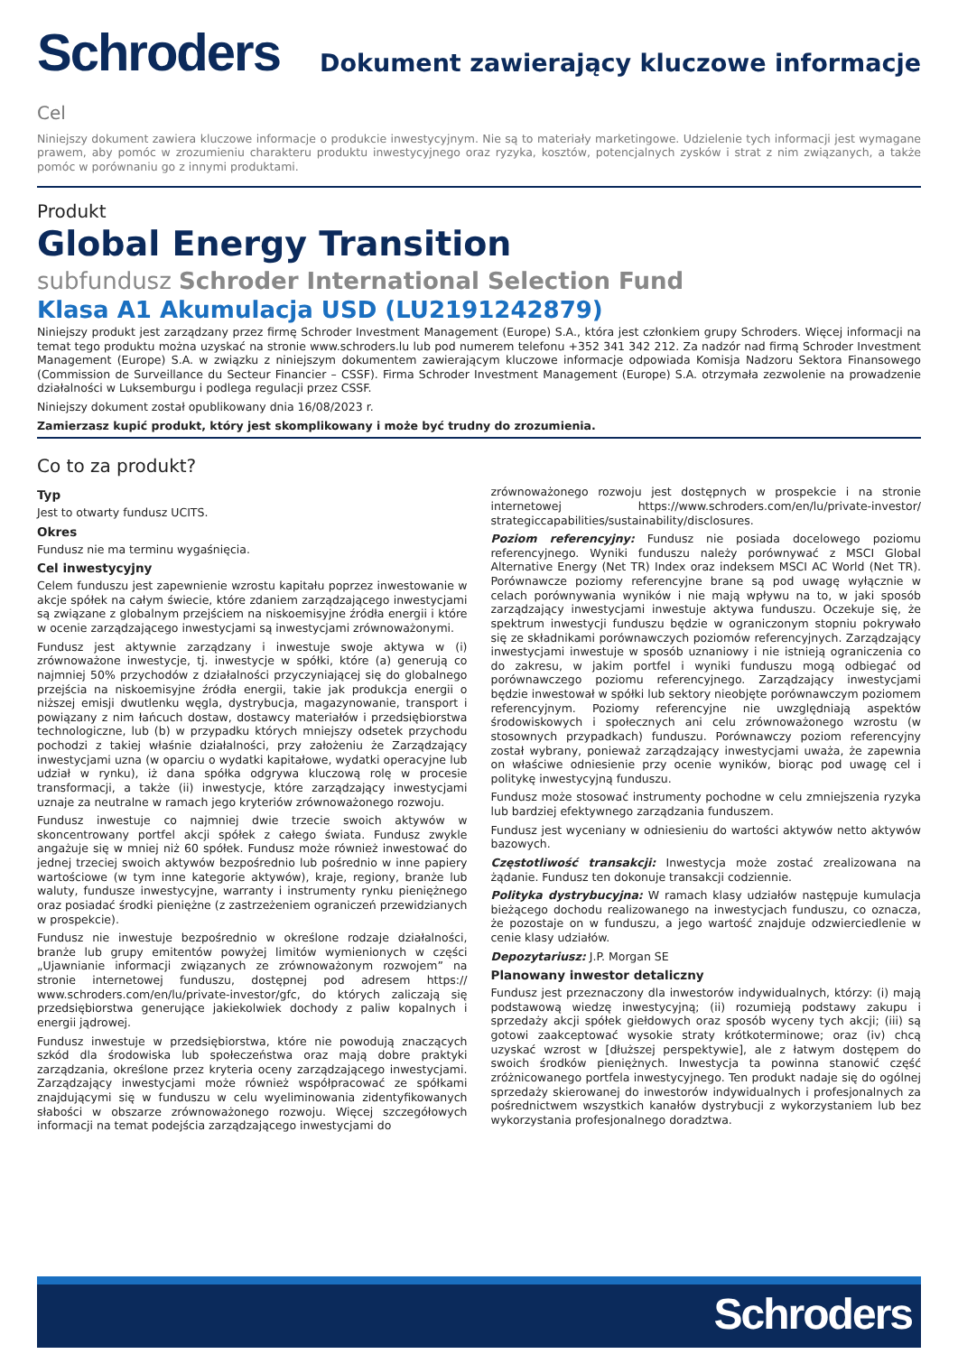Schroders
Dokument zawierający kluczowe informacje
Cel
Niniejszy dokument zawiera kluczowe informacje o produkcie inwestycyjnym. Nie są to materiały marketingowe. Udzielenie tych informacji jest wymagane prawem, aby pomóc w zrozumieniu charakteru produktu inwestycyjnego oraz ryzyka, kosztów, potencjalnych zysków i strat z nim związanych, a także pomóc w porównaniu go z innymi produktami.
Produkt
Global Energy Transition
subfundusz Schroder International Selection Fund
Klasa A1 Akumulacja USD (LU2191242879)
Niniejszy produkt jest zarządzany przez firmę Schroder Investment Management (Europe) S.A., która jest członkiem grupy Schroders. Więcej informacji na temat tego produktu można uzyskać na stronie www.schroders.lu lub pod numerem telefonu +352 341 342 212. Za nadzór nad firmą Schroder Investment Management (Europe) S.A. w związku z niniejszym dokumentem zawierającym kluczowe informacje odpowiada Komisja Nadzoru Sektora Finansowego (Commission de Surveillance du Secteur Financier – CSSF). Firma Schroder Investment Management (Europe) S.A. otrzymała zezwolenie na prowadzenie działalności w Luksemburgu i podlega regulacji przez CSSF.
Niniejszy dokument został opublikowany dnia 16/08/2023 r.
Zamierzasz kupić produkt, który jest skomplikowany i może być trudny do zrozumienia.
Co to za produkt?
Typ
Jest to otwarty fundusz UCITS.
Okres
Fundusz nie ma terminu wygaśnięcia.
Cel inwestycyjny
Celem funduszu jest zapewnienie wzrostu kapitału poprzez inwestowanie w akcje spółek na całym świecie, które zdaniem zarządzającego inwestycjami są związane z globalnym przejściem na niskoemisyjne źródła energii i które w ocenie zarządzającego inwestycjami są inwestycjami zrównoważonymi.
Fundusz jest aktywnie zarządzany i inwestuje swoje aktywa w (i) zrównoważone inwestycje, tj. inwestycje w spółki, które (a) generują co najmniej 50% przychodów z działalności przyczyniającej się do globalnego przejścia na niskoemisyjne źródła energii, takie jak produkcja energii o niższej emisji dwutlenku węgla, dystrybucja, magazynowanie, transport i powiązany z nim łańcuch dostaw, dostawcy materiałów i przedsiębiorstwa technologiczne, lub (b) w przypadku których mniejszy odsetek przychodu pochodzi z takiej właśnie działalności, przy założeniu że Zarządzający inwestycjami uzna (w oparciu o wydatki kapitałowe, wydatki operacyjne lub udział w rynku), iż dana spółka odgrywa kluczową rolę w procesie transformacji, a także (ii) inwestycje, które zarządzający inwestycjami uznaje za neutralne w ramach jego kryteriów zrównoważonego rozwoju.
Fundusz inwestuje co najmniej dwie trzecie swoich aktywów w skoncentrowany portfel akcji spółek z całego świata. Fundusz zwykle angażuje się w mniej niż 60 spółek. Fundusz może również inwestować do jednej trzeciej swoich aktywów bezpośrednio lub pośrednio w inne papiery wartościowe (w tym inne kategorie aktywów), kraje, regiony, branże lub waluty, fundusze inwestycyjne, warranty i instrumenty rynku pieniężnego oraz posiadać środki pieniężne (z zastrzeżeniem ograniczeń przewidzianych w prospekcie).
Fundusz nie inwestuje bezpośrednio w określone rodzaje działalności, branże lub grupy emitentów powyżej limitów wymienionych w części „Ujawnianie informacji związanych ze zrównoważonym rozwojem” na stronie internetowej funduszu, dostępnej pod adresem https:// www.schroders.com/en/lu/private-investor/gfc, do których zaliczają się przedsiębiorstwa generujące jakiekolwiek dochody z paliw kopalnych i energii jądrowej.
Fundusz inwestuje w przedsiębiorstwa, które nie powodują znaczących szkód dla środowiska lub społeczeństwa oraz mają dobre praktyki zarządzania, określone przez kryteria oceny zarządzającego inwestycjami. Zarządzający inwestycjami może również współpracować ze spółkami znajdującymi się w funduszu w celu wyeliminowania zidentyfikowanych słabości w obszarze zrównoważonego rozwoju. Więcej szczegółowych informacji na temat podejścia zarządzającego inwestycjami do
zrównoważonego rozwoju jest dostępnych w prospekcie i na stronie internetowej https://www.schroders.com/en/lu/private-investor/ strategiccapabilities/sustainability/disclosures.
Poziom referencyjny: Fundusz nie posiada docelowego poziomu referencyjnego. Wyniki funduszu należy porównywać z MSCI Global Alternative Energy (Net TR) Index oraz indeksem MSCI AC World (Net TR). Porównawcze poziomy referencyjne brane są pod uwagę wyłącznie w celach porównywania wyników i nie mają wpływu na to, w jaki sposób zarządzający inwestycjami inwestuje aktywa funduszu. Oczekuje się, że spektrum inwestycji funduszu będzie w ograniczonym stopniu pokrywało się ze składnikami porównawczych poziomów referencyjnych. Zarządzający inwestycjami inwestuje w sposób uznaniowy i nie istnieją ograniczenia co do zakresu, w jakim portfel i wyniki funduszu mogą odbiegać od porównawczego poziomu referencyjnego. Zarządzający inwestycjami będzie inwestował w spółki lub sektory nieobjęte porównawczym poziomem referencyjnym. Poziomy referencyjne nie uwzględniają aspektów środowiskowych i społecznych ani celu zrównoważonego wzrostu (w stosownych przypadkach) funduszu. Porównawczy poziom referencyjny został wybrany, ponieważ zarządzający inwestycjami uważa, że zapewnia on właściwe odniesienie przy ocenie wyników, biorąc pod uwagę cel i politykę inwestycyjną funduszu.
Fundusz może stosować instrumenty pochodne w celu zmniejszenia ryzyka lub bardziej efektywnego zarządzania funduszem.
Fundusz jest wyceniany w odniesieniu do wartości aktywów netto aktywów bazowych.
Częstotliwość transakcji: Inwestycja może zostać zrealizowana na żądanie. Fundusz ten dokonuje transakcji codziennie.
Polityka dystrybucyjna: W ramach klasy udziałów następuje kumulacja bieżącego dochodu realizowanego na inwestycjach funduszu, co oznacza, że pozostaje on w funduszu, a jego wartość znajduje odzwierciedlenie w cenie klasy udziałów.
Depozytariusz: J.P. Morgan SE
Planowany inwestor detaliczny
Fundusz jest przeznaczony dla inwestorów indywidualnych, którzy: (i) mają podstawową wiedzę inwestycyjną; (ii) rozumieją podstawy zakupu i sprzedaży akcji spółek giełdowych oraz sposób wyceny tych akcji; (iii) są gotowi zaakceptować wysokie straty krótkoterminowe; oraz (iv) chcą uzyskać wzrost w [dłuższej perspektywie], ale z łatwym dostępem do swoich środków pieniężnych. Inwestycja ta powinna stanowić część zróżnicowanego portfela inwestycyjnego. Ten produkt nadaje się do ogólnej sprzedaży skierowanej do inwestorów indywidualnych i profesjonalnych za pośrednictwem wszystkich kanałów dystrybucji z wykorzystaniem lub bez wykorzystania profesjonalnego doradztwa.
Schroders